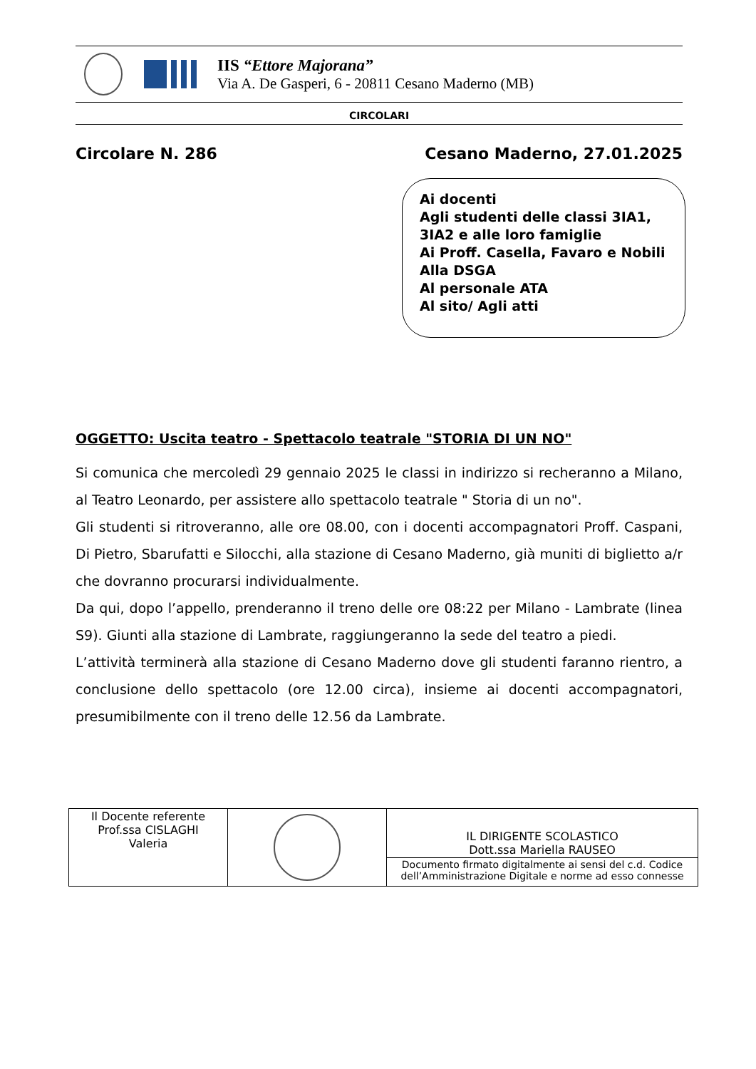IIS “Ettore Majorana”
Via A. De Gasperi, 6 - 20811 Cesano Maderno (MB)
CIRCOLARI
Circolare N. 286 Cesano Maderno, 27.01.2025
Ai docenti
Agli studenti delle classi 3IA1,
3IA2 e alle loro famiglie
Ai Proff. Casella, Favaro e Nobili
Alla DSGA
Al personale ATA
Al sito/ Agli atti
OGGETTO: Uscita teatro - Spettacolo teatrale "STORIA DI UN NO"
Si comunica che mercoledì 29 gennaio 2025 le classi in indirizzo si recheranno a Milano, al Teatro Leonardo, per assistere allo spettacolo teatrale " Storia di un no".
Gli studenti si ritroveranno, alle ore 08.00, con i docenti accompagnatori Proff. Caspani, Di Pietro, Sbarufatti e Silocchi, alla stazione di Cesano Maderno, già muniti di biglietto a/r che dovranno procurarsi individualmente.
Da qui, dopo l’appello, prenderanno il treno delle ore 08:22 per Milano - Lambrate (linea S9). Giunti alla stazione di Lambrate, raggiungeranno la sede del teatro a piedi.
L’attività terminerà alla stazione di Cesano Maderno dove gli studenti faranno rientro, a conclusione dello spettacolo (ore 12.00 circa), insieme ai docenti accompagnatori, presumibilmente con il treno delle 12.56 da Lambrate.
| Il Docente referente Prof.ssa CISLAGHI Valeria | | IL DIRIGENTE SCOLASTICO Dott.ssa Mariella RAUSEO |
| | | Documento firmato digitalmente ai sensi del c.d. Codice dell’Amministrazione Digitale e norme ad esso connesse |